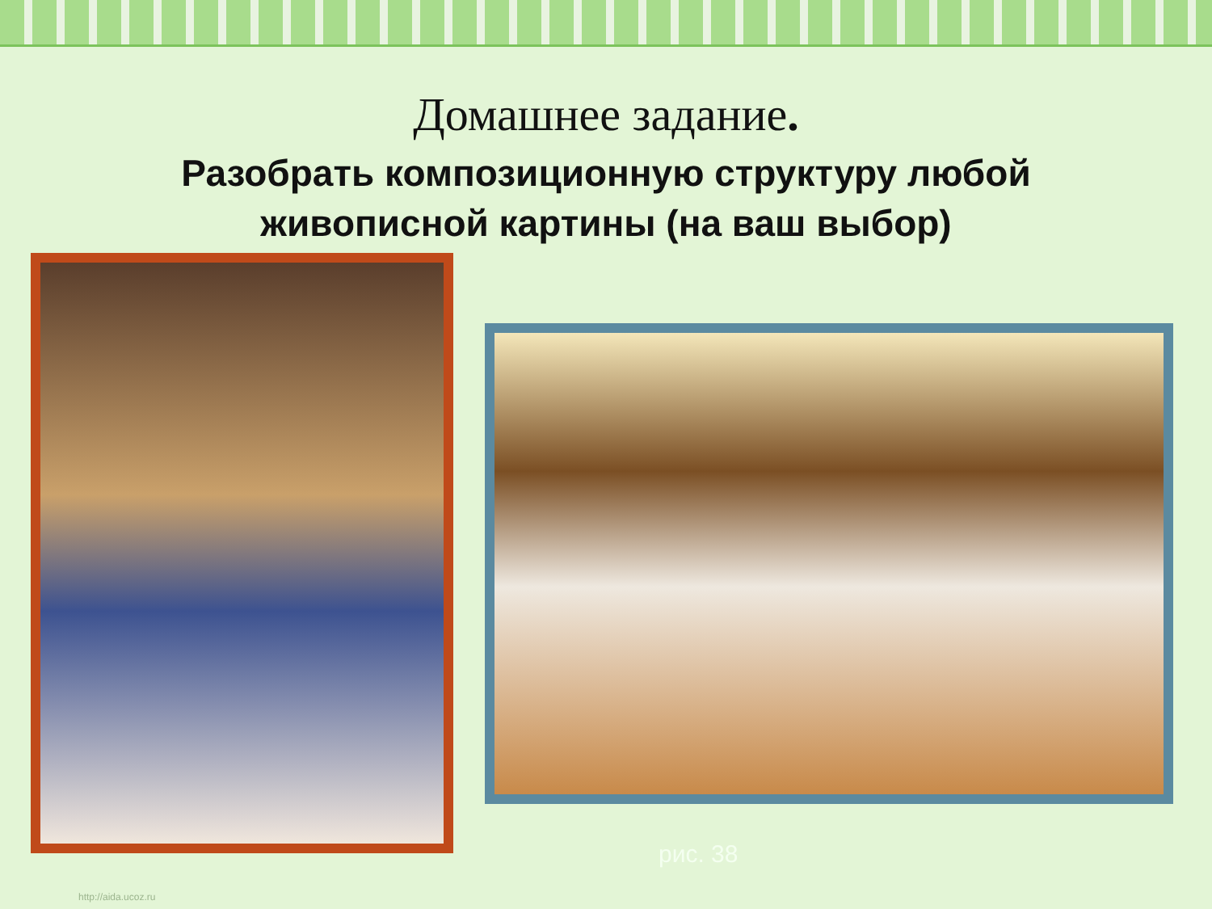Домашнее задание.
Разобрать композиционную структуру любой
живописной картины (на ваш выбор)
рис. 38
http://aida.ucoz.ru